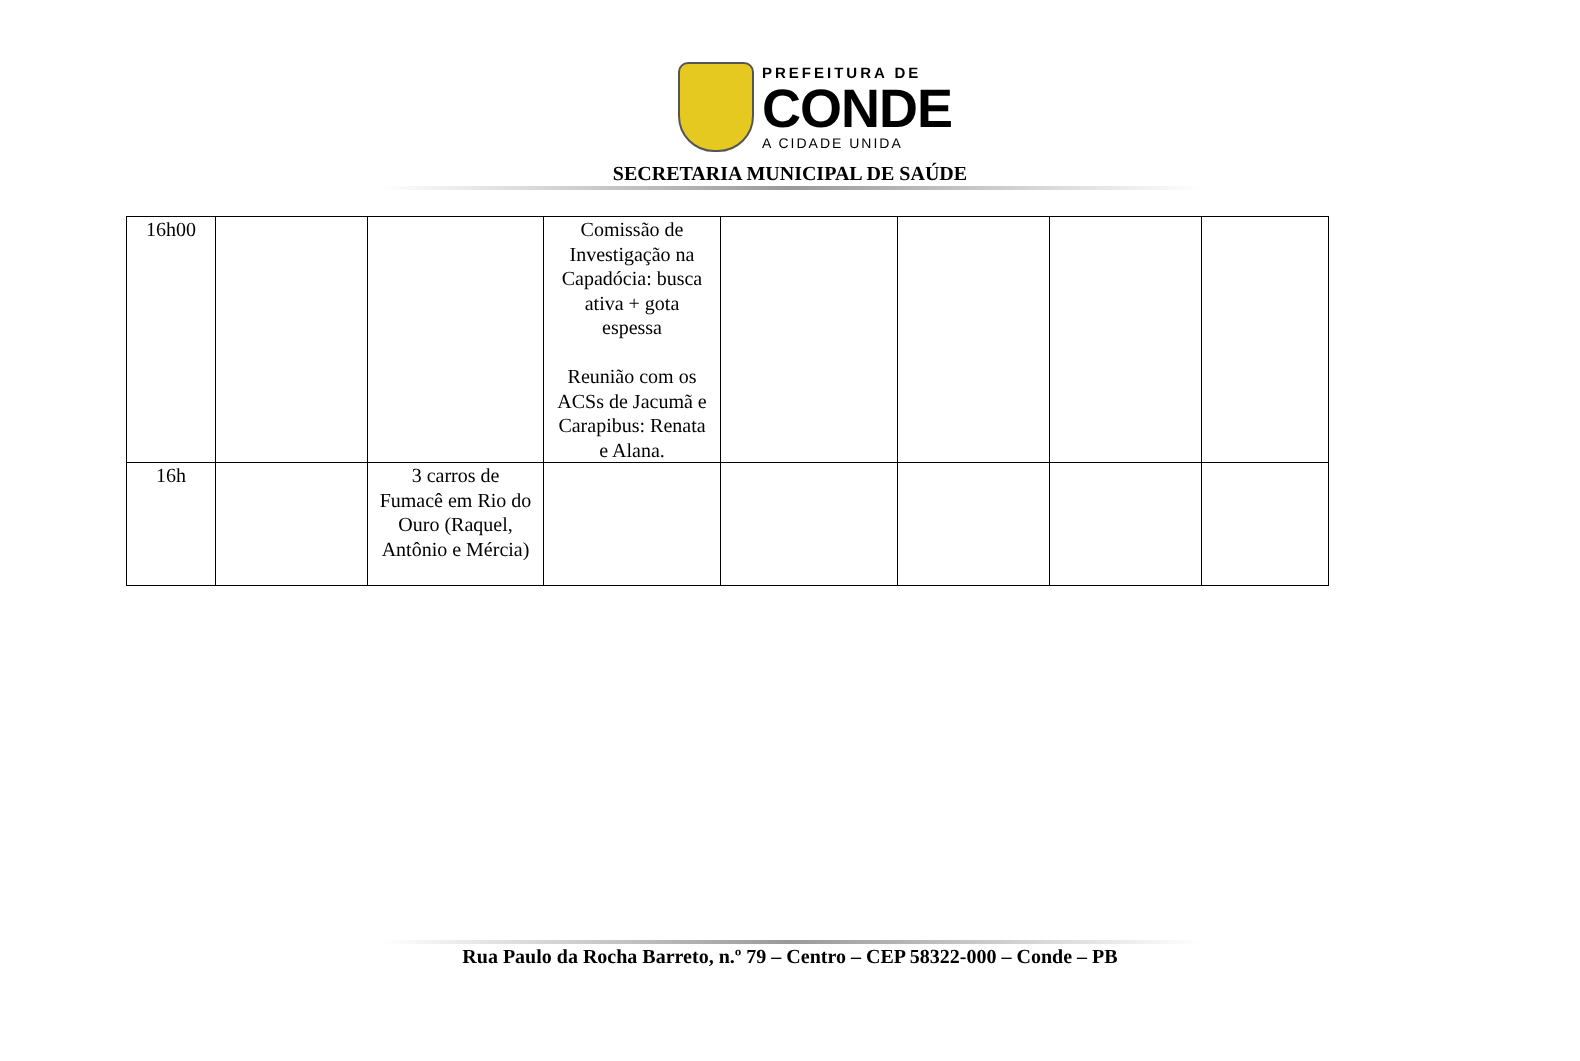PREFEITURA DE
CONDE
A CIDADE UNIDA
SECRETARIA MUNICIPAL DE SAÚDE
| 16h00 | | | Comissão de Investigação na Capadócia: busca ativa + gota espessa Reunião com os ACSs de Jacumã e Carapibus: Renata e Alana. | | | | |
| 16h | | 3 carros de Fumacê em Rio do Ouro (Raquel, Antônio e Mércia) | | | | | |
Rua Paulo da Rocha Barreto, n.º 79 – Centro – CEP 58322-000 – Conde – PB